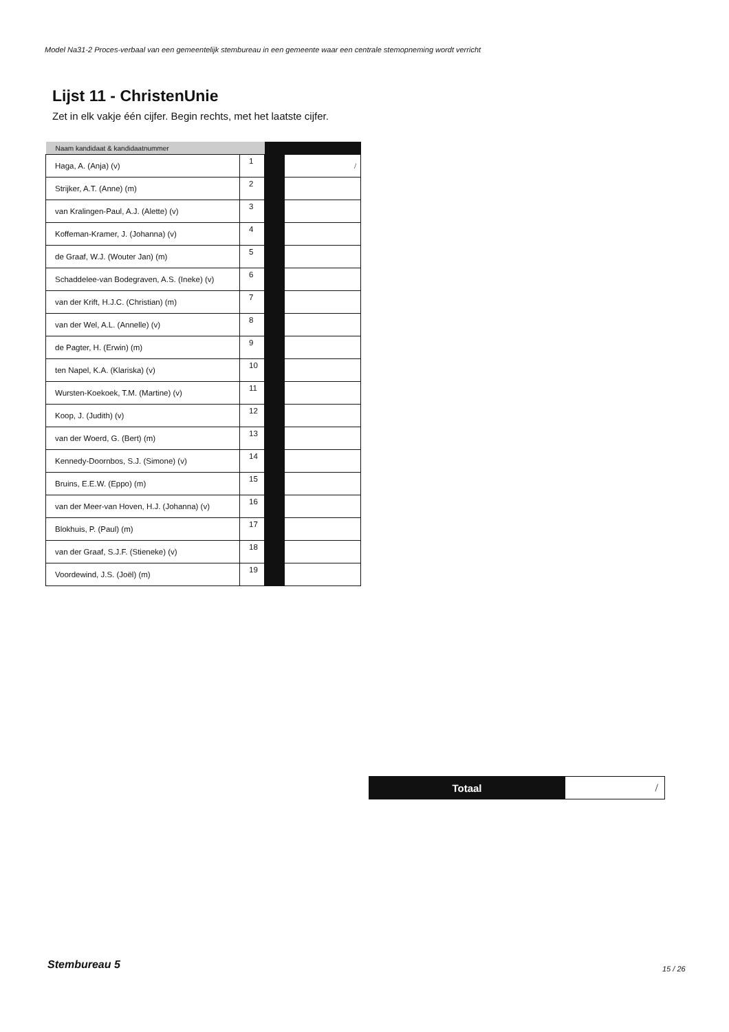Model Na31-2 Proces-verbaal van een gemeentelijk stembureau in een gemeente waar een centrale stemopneming wordt verricht
Lijst 11 - ChristenUnie
Zet in elk vakje één cijfer. Begin rechts, met het laatste cijfer.
| Naam kandidaat & kandidaatnummer | | | |
| --- | --- | --- | --- |
| Haga, A. (Anja) (v) | 1 | | / |
| Strijker, A.T. (Anne) (m) | 2 | | |
| van Kralingen-Paul, A.J. (Alette) (v) | 3 | | |
| Koffeman-Kramer, J. (Johanna) (v) | 4 | | |
| de Graaf, W.J. (Wouter Jan) (m) | 5 | | |
| Schaddelee-van Bodegraven, A.S. (Ineke) (v) | 6 | | |
| van der Krift, H.J.C. (Christian) (m) | 7 | | |
| van der Wel, A.L. (Annelle) (v) | 8 | | |
| de Pagter, H. (Erwin) (m) | 9 | | |
| ten Napel, K.A. (Klariska) (v) | 10 | | |
| Wursten-Koekoek, T.M. (Martine) (v) | 11 | | |
| Koop, J. (Judith) (v) | 12 | | |
| van der Woerd, G. (Bert) (m) | 13 | | |
| Kennedy-Doornbos, S.J. (Simone) (v) | 14 | | |
| Bruins, E.E.W. (Eppo) (m) | 15 | | |
| van der Meer-van Hoven, H.J. (Johanna) (v) | 16 | | |
| Blokhuis, P. (Paul) (m) | 17 | | |
| van der Graaf, S.J.F. (Stieneke) (v) | 18 | | |
| Voordewind, J.S. (Joël) (m) | 19 | | |
| Totaal | / |
Stembureau 5 15 / 26